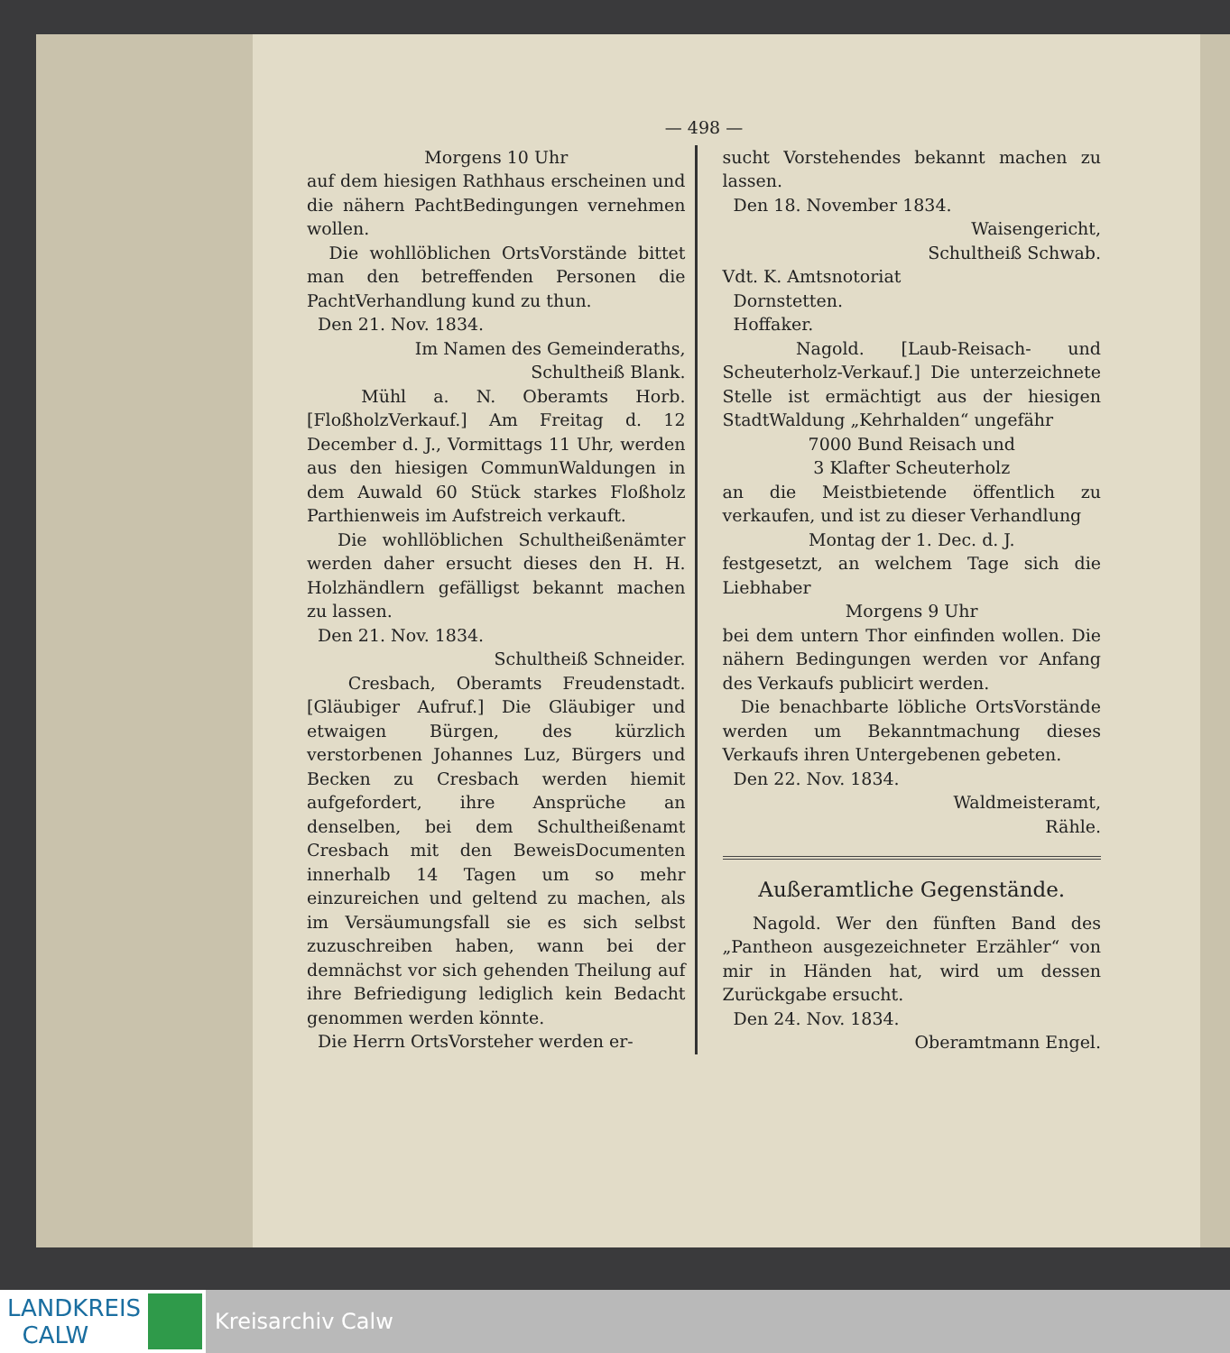— 498 —
Morgens 10 Uhr
auf dem hiesigen Rathhaus erscheinen und die nähern PachtBedingungen vernehmen wollen.
Die wohllöblichen OrtsVorstände bittet man den betreffenden Personen die PachtVerhandlung kund zu thun.
Den 21. Nov. 1834.
Im Namen des Gemeinderaths,
Schultheiß Blank.
Mühl a. N. Oberamts Horb. [FloßholzVerkauf.] Am Freitag d. 12 December d. J., Vormittags 11 Uhr, werden aus den hiesigen CommunWaldungen in dem Auwald 60 Stück starkes Floßholz Parthienweis im Aufstreich verkauft.
Die wohllöblichen Schultheißenämter werden daher ersucht dieses den H. H. Holzhändlern gefälligst bekannt machen zu lassen.
Den 21. Nov. 1834.
Schultheiß Schneider.
Cresbach, Oberamts Freudenstadt. [Gläubiger Aufruf.] Die Gläubiger und etwaigen Bürgen, des kürzlich verstorbenen Johannes Luz, Bürgers und Becken zu Cresbach werden hiemit aufgefordert, ihre Ansprüche an denselben, bei dem Schultheißenamt Cresbach mit den BeweisDocumenten innerhalb 14 Tagen um so mehr einzureichen und geltend zu machen, als im Versäumungsfall sie es sich selbst zuzuschreiben haben, wann bei der demnächst vor sich gehenden Theilung auf ihre Befriedigung lediglich kein Bedacht genommen werden könnte.
Die Herrn OrtsVorsteher werden er-
sucht Vorstehendes bekannt machen zu lassen.
Den 18. November 1834.
Waisengericht,
Schultheiß Schwab.
Vdt. K. Amtsnotoriat
Dornstetten.
Hoffaker.
Nagold. [Laub-Reisach- und Scheuterholz-Verkauf.] Die unterzeichnete Stelle ist ermächtigt aus der hiesigen StadtWaldung „Kehrhalden“ ungefähr
7000 Bund Reisach und
3 Klafter Scheuterholz
an die Meistbietende öffentlich zu verkaufen, und ist zu dieser Verhandlung
Montag der 1. Dec. d. J.
festgesetzt, an welchem Tage sich die Liebhaber
Morgens 9 Uhr
bei dem untern Thor einfinden wollen. Die nähern Bedingungen werden vor Anfang des Verkaufs publicirt werden.
Die benachbarte löbliche OrtsVorstände werden um Bekanntmachung dieses Verkaufs ihren Untergebenen gebeten.
Den 22. Nov. 1834.
Waldmeisteramt,
Rähle.
Außeramtliche Gegenstände.
Nagold. Wer den fünften Band des „Pantheon ausgezeichneter Erzähler“ von mir in Händen hat, wird um dessen Zurückgabe ersucht.
Den 24. Nov. 1834.
Oberamtmann Engel.
LANDKREIS
CALW
Kreisarchiv Calw